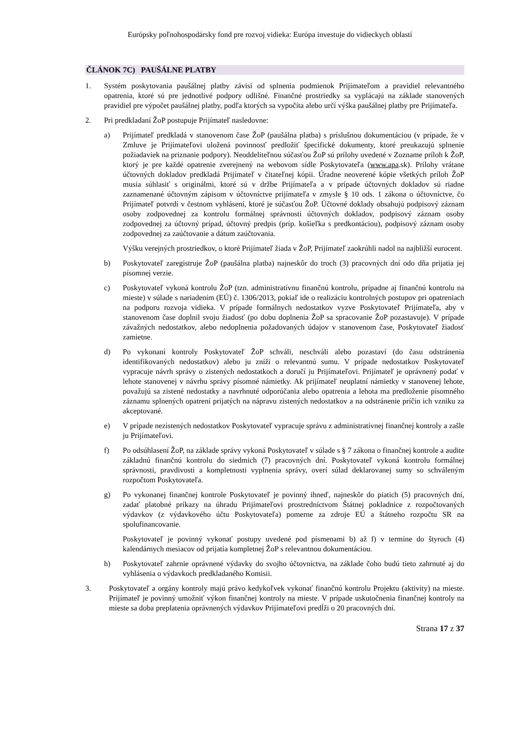Európsky poľnohospodársky fond pre rozvoj vidieka: Európa investuje do vidieckych oblastí
ČLÁNOK 7C) PAUŠÁLNE PLATBY
1. Systém poskytovania paušálnej platby závisí od splnenia podmienok Prijímateľom a pravidiel relevantného opatrenia, ktoré sú pre jednotlivé podpory odlišné. Finančné prostriedky sa vyplácajú na základe stanovených pravidiel pre výpočet paušálnej platby, podľa ktorých sa vypočíta alebo určí výška paušálnej platby pre Prijímateľa.
2. Pri predkladaní ŽoP postupuje Prijímateľ nasledovne:
a) Prijímateľ predkladá v stanovenom čase ŽoP (paušálna platba) s príslušnou dokumentáciou (v prípade, že v Zmluve je Prijímateľovi uložená povinnosť predložiť špecifické dokumenty, ktoré preukazujú splnenie požiadaviek na priznanie podpory). Neoddeliteľnou súčasťou ŽoP sú prílohy uvedené v Zozname príloh k ŽoP, ktorý je pre každé opatrenie zverejnený na webovom sídle Poskytovateľa (www.apa.sk). Prílohy vrátane účtovných dokladov predkladá Prijímateľ v čitateľnej kópii. Úradne neoverené kópie všetkých príloh ŽoP musia súhlasiť s originálmi, ktoré sú v držbe Prijímateľa a v prípade účtovných dokladov sú riadne zaznamenané účtovným zápisom v účtovníctve prijímateľa v zmysle § 10 ods. 1 zákona o účtovníctve, čo Prijímateľ potvrdí v čestnom vyhlásení, ktoré je súčasťou ŽoP. Účtovné doklady obsahujú podpisový záznam osoby zodpovednej za kontrolu formálnej správnosti účtovných dokladov, podpisový záznam osoby zodpovednej za účtovný prípad, účtovný predpis (príp. košieľka s predkontáciou), podpisový záznam osoby zodpovednej za zaúčtovanie a dátum zaúčtovania.
Výšku verejných prostriedkov, o ktoré Prijímateľ žiada v ŽoP, Prijímateľ zaokrúhli nadol na najbližší eurocent.
b) Poskytovateľ zaregistruje ŽoP (paušálna platba) najneskôr do troch (3) pracovných dní odo dňa prijatia jej písomnej verzie.
c) Poskytovateľ vykoná kontrolu ŽoP (tzn. administratívnu finančnú kontrolu, prípadne aj finančnú kontrolu na mieste) v súlade s nariadením (EÚ) č. 1306/2013, pokiaľ ide o realizáciu kontrolných postupov pri opatreniach na podporu rozvoja vidieka. V prípade formálnych nedostatkov vyzve Poskytovateľ Prijímateľa, aby v stanovenom čase doplnil svoju žiadosť (po dobu doplnenia ŽoP sa spracovanie ŽoP pozastavuje). V prípade závažných nedostatkov, alebo nedoplnenia požadovaných údajov v stanovenom čase, Poskytovateľ žiadosť zamietne.
d) Po vykonaní kontroly Poskytovateľ ŽoP schváli, neschváli alebo pozastaví (do času odstránenia identifikovaných nedostatkov) alebo ju zníži o relevantnú sumu. V prípade nedostatkov Poskytovateľ vypracuje návrh správy o zistených nedostatkoch a doručí ju Prijímateľovi. Prijímateľ je oprávnený podať v lehote stanovenej v návrhu správy písomné námietky. Ak prijímateľ neuplatní námietky v stanovenej lehote, považujú sa zistené nedostatky a navrhnuté odporúčania alebo opatrenia a lehota ma predloženie písomného záznamu splnených opatrení prijatých na nápravu zistených nedostatkov a na odstránenie príčin ich vzniku za akceptované.
e) V prípade nezistených nedostatkov Poskytovateľ vypracuje správu z administratívnej finančnej kontroly a zašle ju Prijímateľovi.
f) Po odsúhlasení ŽoP, na základe správy vykoná Poskytovateľ v súlade s § 7 zákona o finančnej kontrole a audite základnú finančnú kontrolu do siedmich (7) pracovných dní. Poskytovateľ vykoná kontrolu formálnej správnosti, pravdivosti a kompletnosti vyplnenia správy, overí súlad deklarovanej sumy so schváleným rozpočtom Poskytovateľa.
g) Po vykonanej finančnej kontrole Poskytovateľ je povinný ihneď, najneskôr do piatich (5) pracovných dní, zadať platobné príkazy na úhradu Prijímateľovi prostredníctvom Štátnej pokladnice z rozpočtovaných výdavkov (z výdavkového účtu Poskytovateľa) pomerne za zdroje EÚ a štátneho rozpočtu SR na spolufinancovanie.
Poskytovateľ je povinný vykonať postupy uvedené pod písmenami b) až f) v termíne do štyroch (4) kalendárnych mesiacov od prijatia kompletnej ŽoP s relevantnou dokumentáciou.
h) Poskytovateľ zahrnie oprávnené výdavky do svojho účtovníctva, na základe čoho budú tieto zahrnuté aj do vyhlásenia o výdavkoch predkladaného Komisii.
3. Poskytovateľ a orgány kontroly majú právo kedykoľvek vykonať finančnú kontrolu Projektu (aktivity) na mieste. Prijímateľ je povinný umožniť výkon finančnej kontroly na mieste. V prípade uskutočnenia finančnej kontroly na mieste sa doba preplatenia oprávnených výdavkov Prijímateľovi predĺži o 20 pracovných dní.
Strana 17 z 37